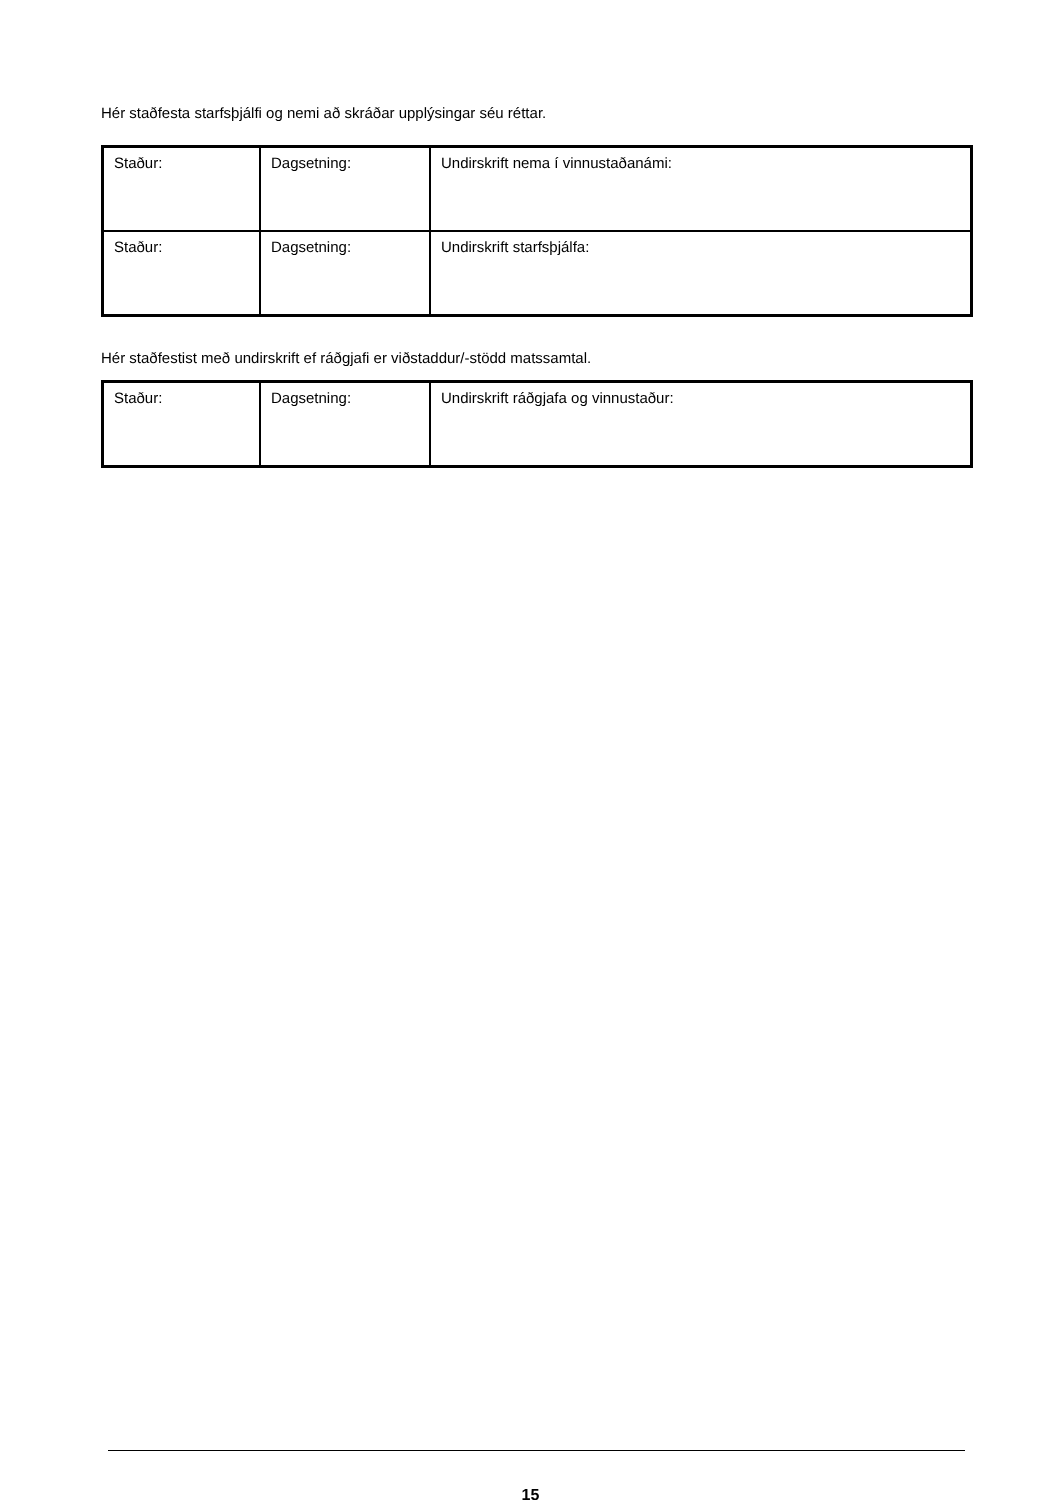Hér staðfesta starfsþjálfi og nemi að skráðar upplýsingar séu réttar.
| Staður: | Dagsetning: | Undirskrift nema í vinnustaðanámi: |
| Staður: | Dagsetning: | Undirskrift starfsþjálfa: |
Hér staðfestist með undirskrift ef ráðgjafi er viðstaddur/-stödd matssamtal.
| Staður: | Dagsetning: | Undirskrift ráðgjafa og vinnustaður: |
15